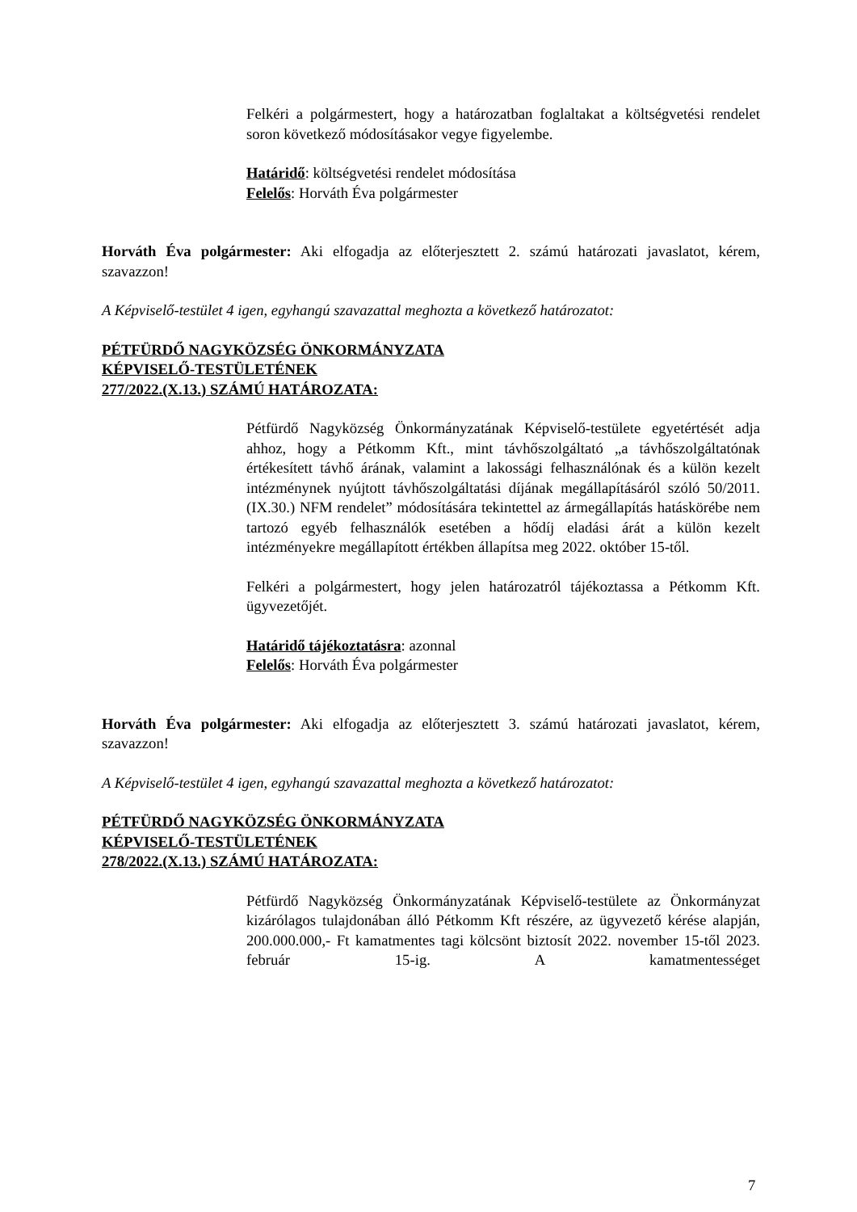Felkéri a polgármestert, hogy a határozatban foglaltakat a költségvetési rendelet soron következő módosításakor vegye figyelembe.
Határidő: költségvetési rendelet módosítása
Felelős: Horváth Éva polgármester
Horváth Éva polgármester: Aki elfogadja az előterjesztett 2. számú határozati javaslatot, kérem, szavazzon!
A Képviselő-testület 4 igen, egyhangú szavazattal meghozta a következő határozatot:
PÉTFÜRDŐ NAGYKÖZSÉG ÖNKORMÁNYZATA
KÉPVISELŐ-TESTÜLETÉNEK
277/2022.(X.13.) SZÁMÚ HATÁROZATA:
Pétfürdő Nagyközség Önkormányzatának Képviselő-testülete egyetértését adja ahhoz, hogy a Pétkomm Kft., mint távhőszolgáltató „a távhőszolgáltatónak értékesített távhő árának, valamint a lakossági felhasználónak és a külön kezelt intézménynek nyújtott távhőszolgáltatási díjának megállapításáról szóló 50/2011.(IX.30.) NFM rendelet” módosítására tekintettel az ármegállapítás hatáskörébe nem tartozó egyéb felhasználók esetében a hődíj eladási árát a külön kezelt intézményekre megállapított értékben állapítsa meg 2022. október 15-től.
Felkéri a polgármestert, hogy jelen határozatról tájékoztassa a Pétkomm Kft. ügyvezetőjét.
Határidő tájékoztatásra: azonnal
Felelős: Horváth Éva polgármester
Horváth Éva polgármester: Aki elfogadja az előterjesztett 3. számú határozati javaslatot, kérem, szavazzon!
A Képviselő-testület 4 igen, egyhangú szavazattal meghozta a következő határozatot:
PÉTFÜRDŐ NAGYKÖZSÉG ÖNKORMÁNYZATA
KÉPVISELŐ-TESTÜLETÉNEK
278/2022.(X.13.) SZÁMÚ HATÁROZATA:
Pétfürdő Nagyközség Önkormányzatának Képviselő-testülete az Önkormányzat kizárólagos tulajdonában álló Pétkomm Kft részére, az ügyvezető kérése alapján, 200.000.000,- Ft kamatmentes tagi kölcsönt biztosít 2022. november 15-től 2023. február 15-ig. A kamatmentességet
7